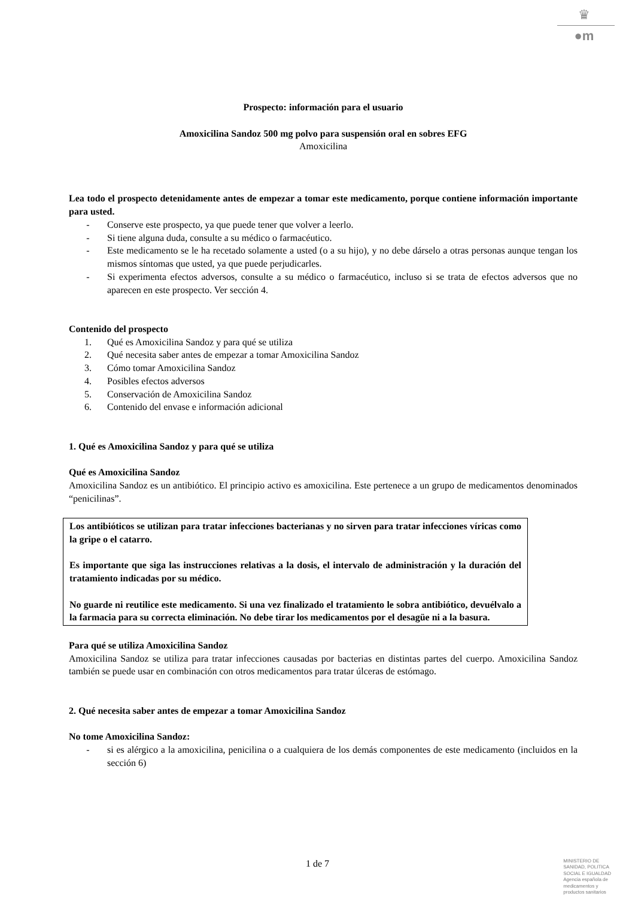♛
●m
Prospecto: información para el usuario
Amoxicilina Sandoz 500 mg polvo para suspensión oral en sobres EFG
Amoxicilina
Lea todo el prospecto detenidamente antes de empezar a tomar este medicamento, porque contiene información importante para usted.
- Conserve este prospecto, ya que puede tener que volver a leerlo.
- Si tiene alguna duda, consulte a su médico o farmacéutico.
- Este medicamento se le ha recetado solamente a usted (o a su hijo), y no debe dárselo a otras personas aunque tengan los mismos síntomas que usted, ya que puede perjudicarles.
- Si experimenta efectos adversos, consulte a su médico o farmacéutico, incluso si se trata de efectos adversos que no aparecen en este prospecto. Ver sección 4.
Contenido del prospecto
1. Qué es Amoxicilina Sandoz y para qué se utiliza
2. Qué necesita saber antes de empezar a tomar Amoxicilina Sandoz
3. Cómo tomar Amoxicilina Sandoz
4. Posibles efectos adversos
5. Conservación de Amoxicilina Sandoz
6. Contenido del envase e información adicional
1. Qué es Amoxicilina Sandoz y para qué se utiliza
Qué es Amoxicilina Sandoz
Amoxicilina Sandoz es un antibiótico. El principio activo es amoxicilina. Este pertenece a un grupo de medicamentos denominados “penicilinas”.
Los antibióticos se utilizan para tratar infecciones bacterianas y no sirven para tratar infecciones víricas como la gripe o el catarro.
Es importante que siga las instrucciones relativas a la dosis, el intervalo de administración y la duración del tratamiento indicadas por su médico.
No guarde ni reutilice este medicamento. Si una vez finalizado el tratamiento le sobra antibiótico, devuélvalo a la farmacia para su correcta eliminación. No debe tirar los medicamentos por el desagüe ni a la basura.
Para qué se utiliza Amoxicilina Sandoz
Amoxicilina Sandoz se utiliza para tratar infecciones causadas por bacterias en distintas partes del cuerpo. Amoxicilina Sandoz también se puede usar en combinación con otros medicamentos para tratar úlceras de estómago.
2. Qué necesita saber antes de empezar a tomar Amoxicilina Sandoz
No tome Amoxicilina Sandoz:
- si es alérgico a la amoxicilina, penicilina o a cualquiera de los demás componentes de este medicamento (incluidos en la sección 6)
1 de 7
MINISTERIO DE
SANIDAD, POLITICA
SOCIAL E IGUALDAD
Agencia española de
medicamentos y
productos sanitarios